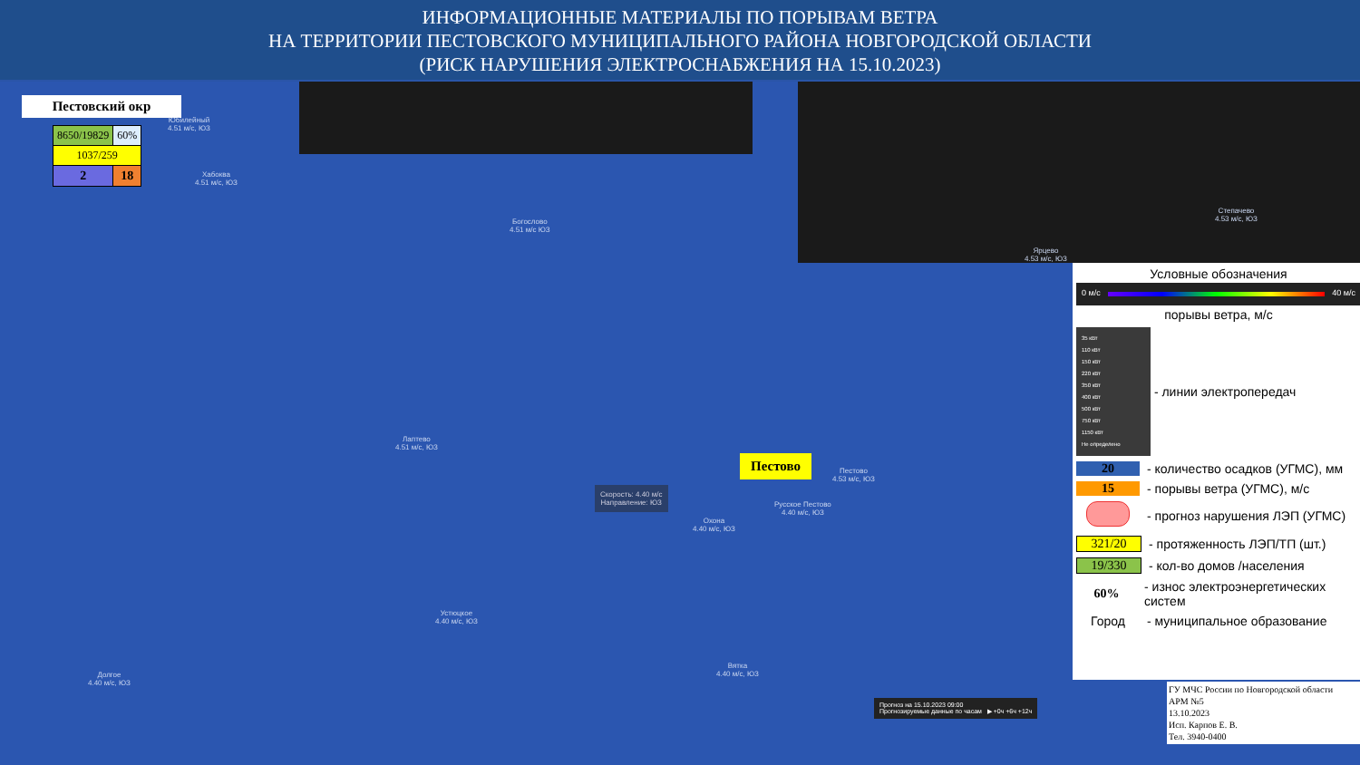ИНФОРМАЦИОННЫЕ МАТЕРИАЛЫ ПО ПОРЫВАМ ВЕТРА
НА ТЕРРИТОРИИ ПЕСТОВСКОГО МУНИЦИПАЛЬНОГО РАЙОНА НОВГОРОДСКОЙ ОБЛАСТИ
(РИСК НАРУШЕНИЯ ЭЛЕКТРОСНАБЖЕНИЯ НА 15.10.2023)
Пестовский окр
| 8650/19829 | 60% |
| 1037/259 | |
| 2 | 18 |
Юбилейный
4.51 м/с, ЮЗ
Хабоква
4.51 м/с, ЮЗ
Богослово
4.51 м/с ЮЗ
Ярцево
4.53 м/с, ЮЗ
Степачево
4.53 м/с, ЮЗ
Лаптево
4.51 м/с, ЮЗ
Пестово
4.53 м/с, ЮЗ
Русское Пестово
4.40 м/с, ЮЗ
Охона
4.40 м/с, ЮЗ
Скорость: 4.40 м/с
Направление: ЮЗ
Устюцкое
4.40 м/с, ЮЗ
Вятка
4.40 м/с, ЮЗ
Долгое
4.40 м/с, ЮЗ
Пестово
Условные обозначения
0 м/с 40 м/с
порывы ветра, м/с
35 кВт
110 кВт
150 кВт
220 кВт
350 кВт
400 кВт
500 кВт
750 кВт
1150 кВт
Не определено
- линии электропередач
20
- количество осадков (УГМС), мм
15
- порывы ветра (УГМС), м/с
- прогноз нарушения ЛЭП (УГМС)
321/20
- протяженность ЛЭП/ТП (шт.)
19/330
- кол-во домов /населения
60%
- износ электроэнергетических систем
Город
- муниципальное образование
Прогноз на 15.10.2023 09:00
Прогнозируемые данные по часам ▶ +0ч +6ч +12ч
ГУ МЧС России по Новгородской области
АРМ №5
13.10.2023
Исп. Карпов Е. В.
Тел. 3940-0400